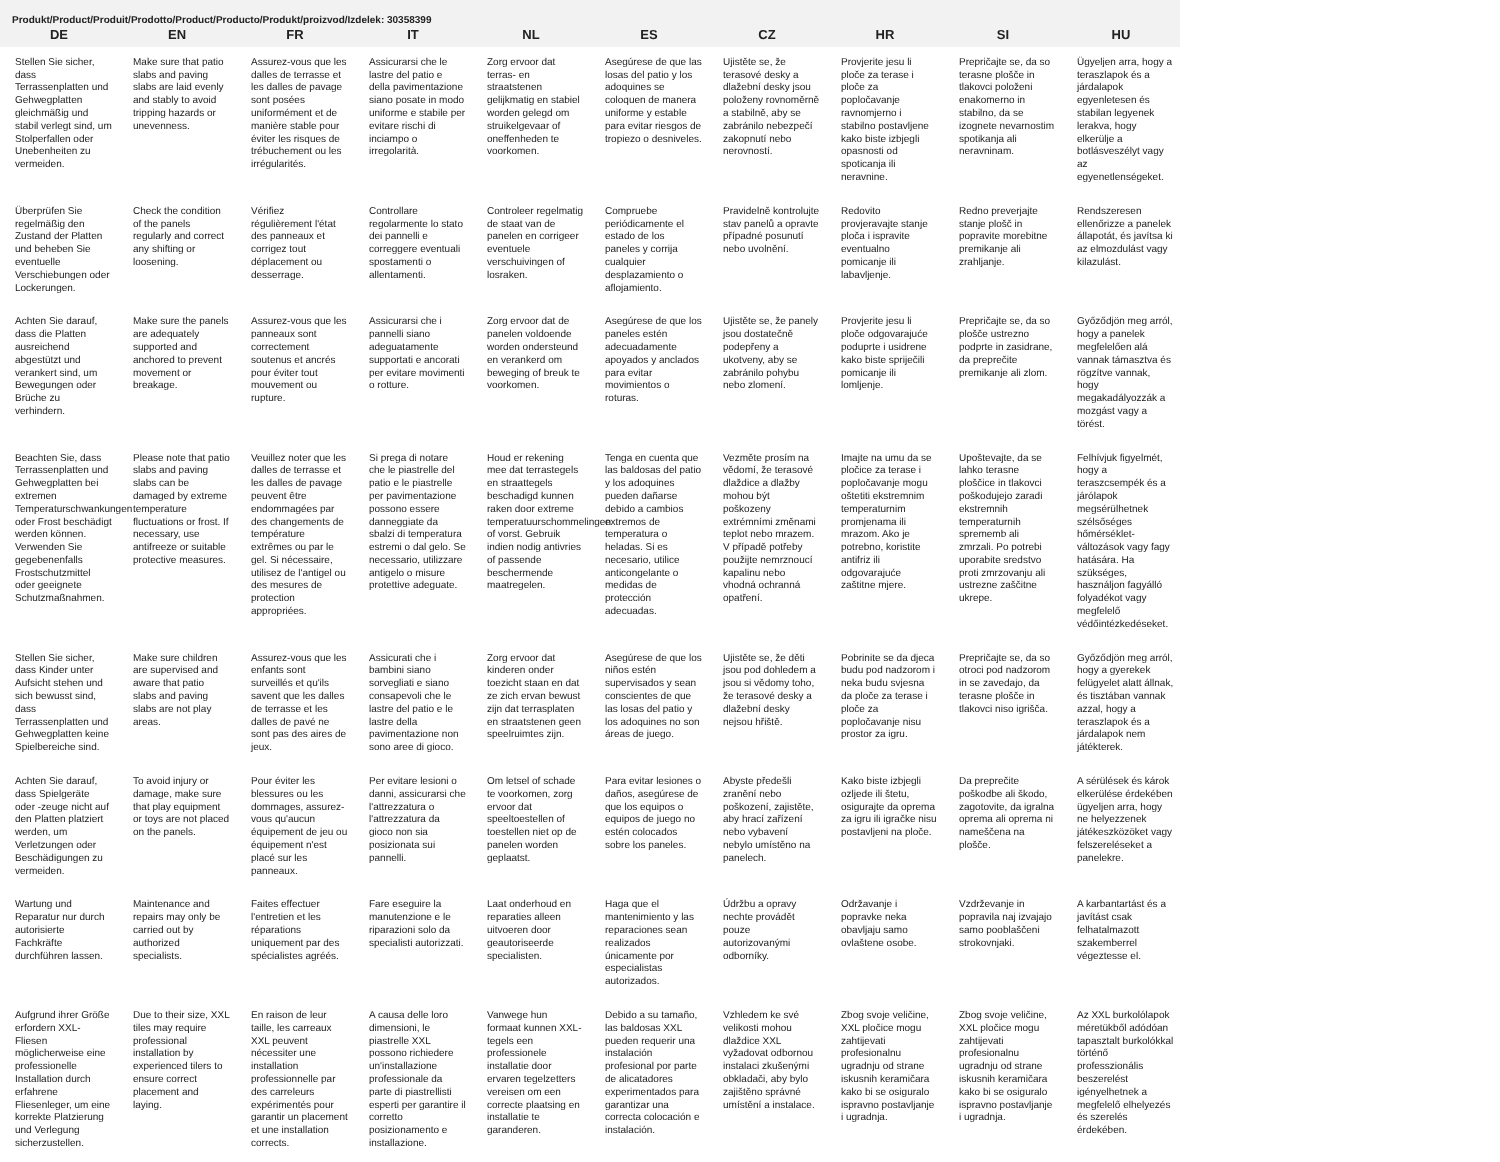Produkt/Product/Produit/Prodotto/Product/Producto/Produkt/proizvod/Izdelek: 30358399
| DE | EN | FR | IT | NL | ES | CZ | HR | SI | HU |
| --- | --- | --- | --- | --- | --- | --- | --- | --- | --- |
| Stellen Sie sicher, dass Terrassenplatten und Gehwegplatten gleichmäßig und stabil verlegt sind, um Stolperfallen oder Unebenheiten zu vermeiden. | Make sure that patio slabs and paving slabs are laid evenly and stably to avoid tripping hazards or unevenness. | Assurez-vous que les dalles de terrasse et les dalles de pavage sont posées uniformément et de manière stable pour éviter les risques de trébuchement ou les irrégularités. | Assicurarsi che le lastre del patio e della pavimentazione siano posate in modo uniforme e stabile per evitare rischi di inciampo o irregolarità. | Zorg ervoor dat terras- en straatstenen gelijkmatig en stabiel worden gelegd om struikelgevaar of oneffenheden te voorkomen. | Asegúrese de que las losas del patio y los adoquines se coloquen de manera uniforme y estable para evitar riesgos de tropiezo o desniveles. | Ujistěte se, že terasové desky a dlažební desky jsou položeny rovnoměrně a stabilně, aby se zabránilo nebezpečí zakopnutí nebo nerovností. | Provjerite jesu li ploče za terase i ploče za popločavanje ravnomjerno i stabilno postavljene kako biste izbjegli opasnosti od spoticanja ili neravnine. | Prepričajte se, da so terasne plošče in tlakovci položeni enakomerno in stabilno, da se izognete nevarnostim spotikanja ali neravninam. | Ügyeljen arra, hogy a teraszlapok és a járdalapok egyenletesen és stabilan legyenek lerakva, hogy elkerülje a botlásveszélyt vagy az egyenetlenségeket. |
| Überprüfen Sie regelmäßig den Zustand der Platten und beheben Sie eventuelle Verschiebungen oder Lockerungen. | Check the condition of the panels regularly and correct any shifting or loosening. | Vérifiez régulièrement l'état des panneaux et corrigez tout déplacement ou desserrage. | Controllare regolarmente lo stato dei pannelli e correggere eventuali spostamenti o allentamenti. | Controleer regelmatig de staat van de panelen en corrigeer eventuele verschuivingen of losraken. | Compruebe periódicamente el estado de los paneles y corrija cualquier desplazamiento o aflojamiento. | Pravidelně kontrolujte stav panelů a opravte případné posunutí nebo uvolnění. | Redovito provjeravajte stanje ploča i ispravite eventualno pomicanje ili labavljenje. | Redno preverjajte stanje plošč in popravite morebitne premikanje ali zrahljanje. | Rendszeresen ellenőrizze a panelek állapotát, és javítsa ki az elmozdulást vagy kilazulást. |
| Achten Sie darauf, dass die Platten ausreichend abgestützt und verankert sind, um Bewegungen oder Brüche zu verhindern. | Make sure the panels are adequately supported and anchored to prevent movement or breakage. | Assurez-vous que les panneaux sont correctement soutenus et ancrés pour éviter tout mouvement ou rupture. | Assicurarsi che i pannelli siano adeguatamente supportati e ancorati per evitare movimenti o rotture. | Zorg ervoor dat de panelen voldoende worden ondersteund en verankerd om beweging of breuk te voorkomen. | Asegúrese de que los paneles estén adecuadamente apoyados y anclados para evitar movimientos o roturas. | Ujistěte se, že panely jsou dostatečně podepřeny a ukotveny, aby se zabránilo pohybu nebo zlomení. | Provjerite jesu li ploče odgovarajuće poduprte i usidrene kako biste spriječili pomicanje ili lomljenje. | Prepričajte se, da so plošče ustrezno podprte in zasidrane, da preprečite premikanje ali zlom. | Győződjön meg arról, hogy a panelek megfelelően alá vannak támasztva és rögzítve vannak, hogy megakadályozzák a mozgást vagy a törést. |
| Beachten Sie, dass Terrassenplatten und Gehwegplatten bei extremen Temperaturschwankungen oder Frost beschädigt werden können. Verwenden Sie gegebenenfalls Frostschutzmittel oder geeignete Schutzmaßnahmen. | Please note that patio slabs and paving slabs can be damaged by extreme temperature fluctuations or frost. If necessary, use antifreeze or suitable protective measures. | Veuillez noter que les dalles de terrasse et les dalles de pavage peuvent être endommagées par des changements de température extrêmes ou par le gel. Si nécessaire, utilisez de l'antigel ou des mesures de protection appropriées. | Si prega di notare che le piastrelle del patio e le piastrelle per pavimentazione possono essere danneggiate da sbalzi di temperatura estremi o dal gelo. Se necessario, utilizzare antigelo o misure protettive adeguate. | Houd er rekening mee dat terrastegels en straattegels beschadigd kunnen raken door extreme temperatuurschommelingen of vorst. Gebruik indien nodig antivries of passende beschermende maatregelen. | Tenga en cuenta que las baldosas del patio y los adoquines pueden dañarse debido a cambios extremos de temperatura o heladas. Si es necesario, utilice anticongelante o medidas de protección adecuadas. | Vezměte prosím na vědomí, že terasové dlaždice a dlažby mohou být poškozeny extrémními změnami teplot nebo mrazem. V případě potřeby použijte nemrznoucí kapalinu nebo vhodná ochranná opatření. | Imajte na umu da se pločice za terase i popločavanje mogu oštetiti ekstremnim temperaturnim promjenama ili mrazom. Ako je potrebno, koristite antifriz ili odgovarajuće zaštitne mjere. | Upoštevajte, da se lahko terasne ploščice in tlakovci poškodujejo zaradi ekstremnih temperaturnih sprememb ali zmrzali. Po potrebi uporabite sredstvo proti zmrzovanju ali ustrezne zaščitne ukrepe. | Felhívjuk figyelmét, hogy a teraszcsempék és a járólapok megsérülhetnek szélsőséges hőmérséklet-változások vagy fagy hatására. Ha szükséges, használjon fagyálló folyadékot vagy megfelelő védőintézkedéseket. |
| Stellen Sie sicher, dass Kinder unter Aufsicht stehen und sich bewusst sind, dass Terrassenplatten und Gehwegplatten keine Spielbereiche sind. | Make sure children are supervised and aware that patio slabs and paving slabs are not play areas. | Assurez-vous que les enfants sont surveillés et qu'ils savent que les dalles de terrasse et les dalles de pavé ne sont pas des aires de jeux. | Assicurati che i bambini siano sorvegliati e siano consapevoli che le lastre del patio e le lastre della pavimentazione non sono aree di gioco. | Zorg ervoor dat kinderen onder toezicht staan en dat ze zich ervan bewust zijn dat terrasplaten en straatstenen geen speelruimtes zijn. | Asegúrese de que los niños estén supervisados y sean conscientes de que las losas del patio y los adoquines no son áreas de juego. | Ujistěte se, že děti jsou pod dohledem a jsou si vědomy toho, že terasové desky a dlažební desky nejsou hřiště. | Pobrinite se da djeca budu pod nadzorom i neka budu svjesna da ploče za terase i ploče za popločavanje nisu prostor za igru. | Prepričajte se, da so otroci pod nadzorom in se zavedajo, da terasne plošče in tlakovci niso igrišča. | Győződjön meg arról, hogy a gyerekek felügyelet alatt állnak, és tisztában vannak azzal, hogy a teraszlapok és a járdalapok nem játékterek. |
| Achten Sie darauf, dass Spielgeräte oder -zeuge nicht auf den Platten platziert werden, um Verletzungen oder Beschädigungen zu vermeiden. | To avoid injury or damage, make sure that play equipment or toys are not placed on the panels. | Pour éviter les blessures ou les dommages, assurez-vous qu'aucun équipement de jeu ou équipement n'est placé sur les panneaux. | Per evitare lesioni o danni, assicurarsi che l'attrezzatura o l'attrezzatura da gioco non sia posizionata sui pannelli. | Om letsel of schade te voorkomen, zorg ervoor dat speeltoestellen of toestellen niet op de panelen worden geplaatst. | Para evitar lesiones o daños, asegúrese de que los equipos o equipos de juego no estén colocados sobre los paneles. | Abyste předešli zranění nebo poškození, zajistěte, aby hrací zařízení nebo vybavení nebylo umístěno na panelech. | Kako biste izbjegli ozljede ili štetu, osigurajte da oprema za igru ili igračke nisu postavljeni na ploče. | Da preprečite poškodbe ali škodo, zagotovite, da igralna oprema ali oprema ni nameščena na plošče. | A sérülések és károk elkerülése érdekében ügyeljen arra, hogy ne helyezzenek játékeszközöket vagy felszereléseket a panelekre. |
| Wartung und Reparatur nur durch autorisierte Fachkräfte durchführen lassen. | Maintenance and repairs may only be carried out by authorized specialists. | Faites effectuer l'entretien et les réparations uniquement par des spécialistes agréés. | Fare eseguire la manutenzione e le riparazioni solo da specialisti autorizzati. | Laat onderhoud en reparaties alleen uitvoeren door geautoriseerde specialisten. | Haga que el mantenimiento y las reparaciones sean realizados únicamente por especialistas autorizados. | Údržbu a opravy nechte provádět pouze autorizovanými odborníky. | Održavanje i popravke neka obavljaju samo ovlaštene osobe. | Vzdrževanje in popravila naj izvajajo samo pooblaščeni strokovnjaki. | A karbantartást és a javítást csak felhatalmazott szakemberrel végeztesse el. |
| Aufgrund ihrer Größe erfordern XXL-Fliesen möglicherweise eine professionelle Installation durch erfahrene Fliesenleger, um eine korrekte Platzierung und Verlegung sicherzustellen. | Due to their size, XXL tiles may require professional installation by experienced tilers to ensure correct placement and laying. | En raison de leur taille, les carreaux XXL peuvent nécessiter une installation professionnelle par des carreleurs expérimentés pour garantir un placement et une installation corrects. | A causa delle loro dimensioni, le piastrelle XXL possono richiedere un'installazione professionale da parte di piastrellisti esperti per garantire il corretto posizionamento e installazione. | Vanwege hun formaat kunnen XXL-tegels een professionele installatie door ervaren tegelzetters vereisen om een correcte plaatsing en installatie te garanderen. | Debido a su tamaño, las baldosas XXL pueden requerir una instalación profesional por parte de alicatadores experimentados para garantizar una correcta colocación e instalación. | Vzhledem ke své velikosti mohou dlaždice XXL vyžadovat odbornou instalaci zkušenými obkladači, aby bylo zajištěno správné umístění a instalace. | Zbog svoje veličine, XXL pločice mogu zahtijevati profesionalnu ugradnju od strane iskusnih keramičara kako bi se osiguralo ispravno postavljanje i ugradnja. | Zbog svoje veličine, XXL pločice mogu zahtijevati profesionalnu ugradnju od strane iskusnih keramičara kako bi se osiguralo ispravno postavljanje i ugradnja. | Az XXL burkolólapok méretükből adódóan tapasztalt burkolókkal történő professzionális beszerelést igényelhetnek a megfelelő elhelyezés és szerelés érdekében. |